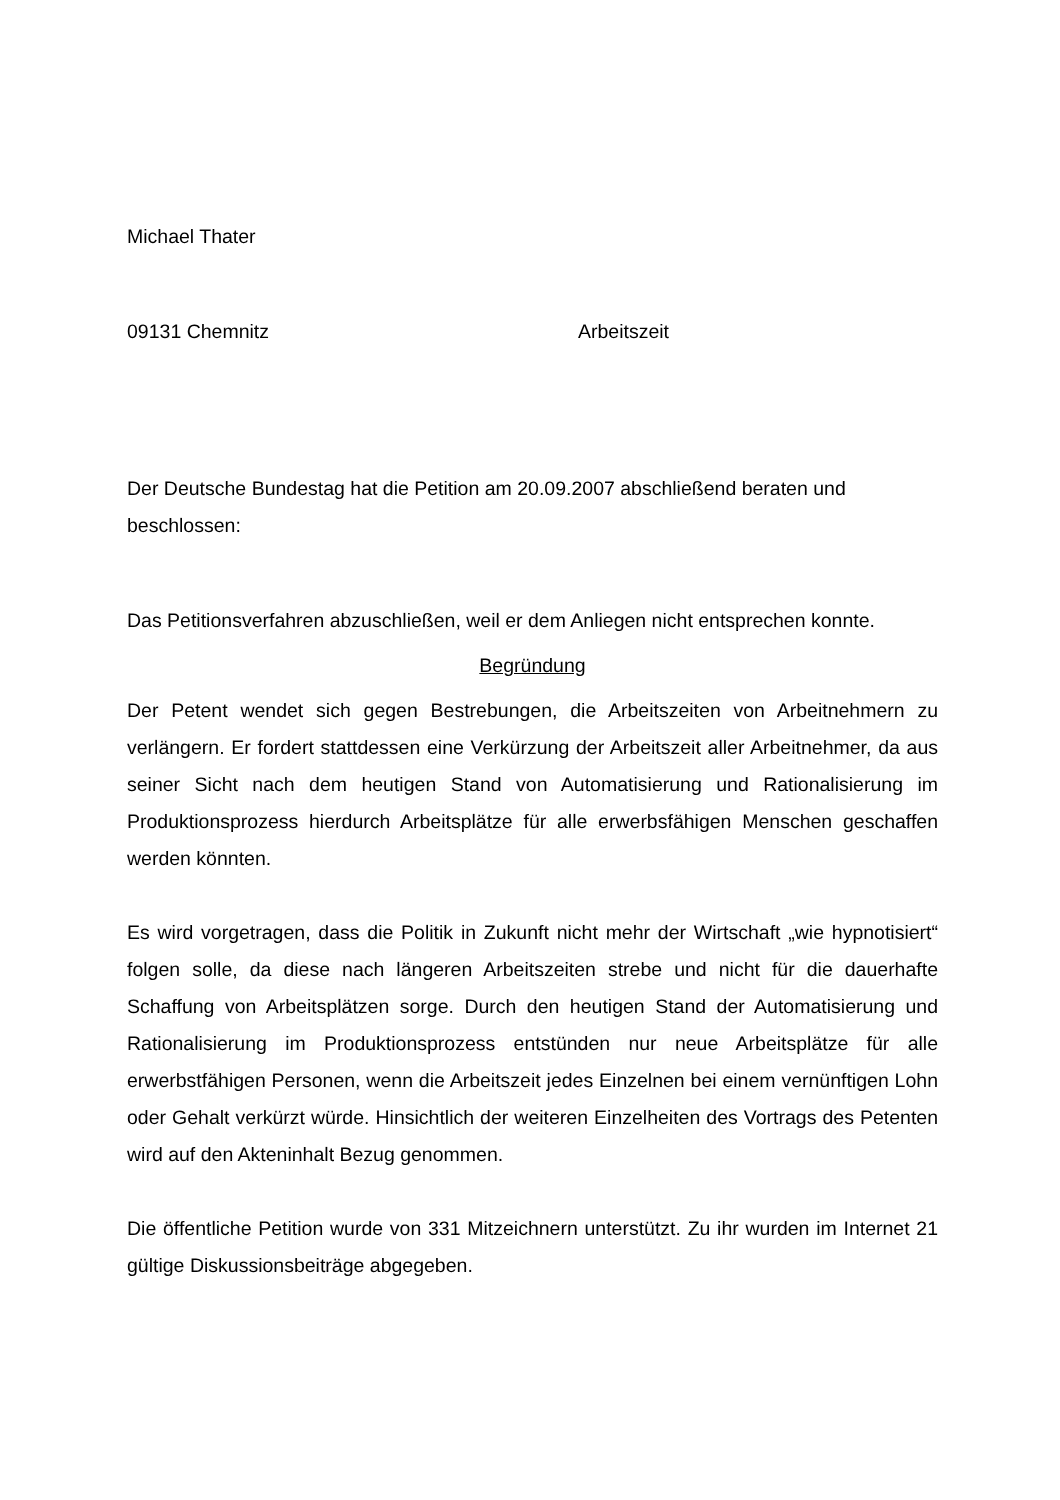Michael Thater
09131 Chemnitz Arbeitszeit
Der Deutsche Bundestag hat die Petition am 20.09.2007 abschließend beraten und beschlossen:
Das Petitionsverfahren abzuschließen, weil er dem Anliegen nicht entsprechen konnte.
Begründung
Der Petent wendet sich gegen Bestrebungen, die Arbeitszeiten von Arbeitnehmern zu verlängern. Er fordert stattdessen eine Verkürzung der Arbeitszeit aller Arbeitnehmer, da aus seiner Sicht nach dem heutigen Stand von Automatisierung und Rationalisierung im Produktionsprozess hierdurch Arbeitsplätze für alle erwerbsfähigen Menschen geschaffen werden könnten.
Es wird vorgetragen, dass die Politik in Zukunft nicht mehr der Wirtschaft „wie hypnotisiert“ folgen solle, da diese nach längeren Arbeitszeiten strebe und nicht für die dauerhafte Schaffung von Arbeitsplätzen sorge. Durch den heutigen Stand der Automatisierung und Rationalisierung im Produktionsprozess entstünden nur neue Arbeitsplätze für alle erwerbstfähigen Personen, wenn die Arbeitszeit jedes Einzelnen bei einem vernünftigen Lohn oder Gehalt verkürzt würde. Hinsichtlich der weiteren Einzelheiten des Vortrags des Petenten wird auf den Akteninhalt Bezug genommen.
Die öffentliche Petition wurde von 331 Mitzeichnern unterstützt. Zu ihr wurden im Internet 21 gültige Diskussionsbeiträge abgegeben.